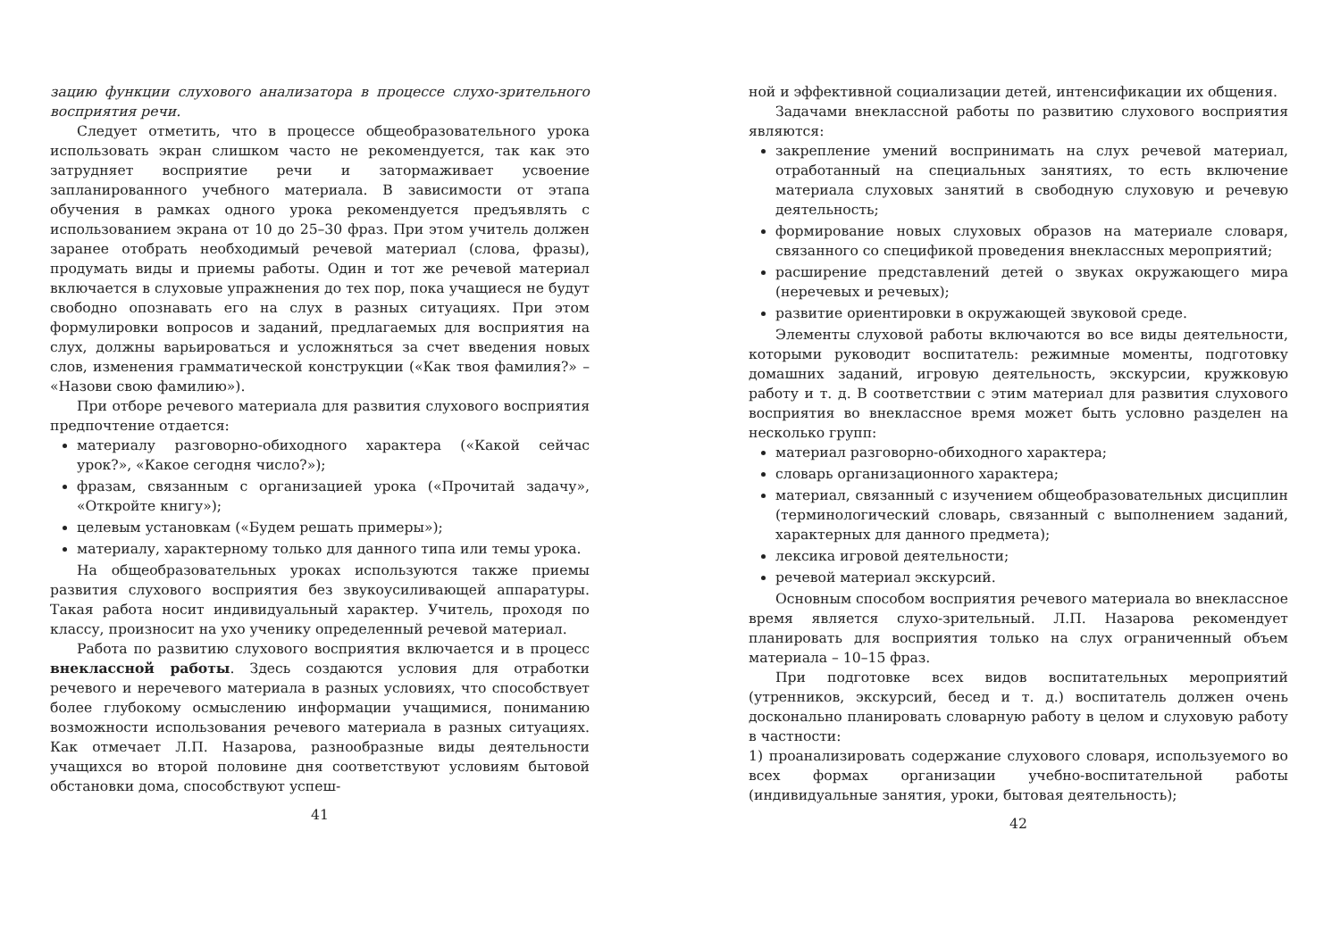зацию функции слухового анализатора в процессе слухо-зрительного восприятия речи.
Следует отметить, что в процессе общеобразовательного урока использовать экран слишком часто не рекомендуется, так как это затрудняет восприятие речи и затормаживает усвоение запланированного учебного материала. В зависимости от этапа обучения в рамках одного урока рекомендуется предъявлять с использованием экрана от 10 до 25–30 фраз. При этом учитель должен заранее отобрать необходимый речевой материал (слова, фразы), продумать виды и приемы работы. Один и тот же речевой материал включается в слуховые упражнения до тех пор, пока учащиеся не будут свободно опознавать его на слух в разных ситуациях. При этом формулировки вопросов и заданий, предлагаемых для восприятия на слух, должны варьироваться и усложняться за счет введения новых слов, изменения грамматической конструкции («Как твоя фамилия?» – «Назови свою фамилию»).
При отборе речевого материала для развития слухового восприятия предпочтение отдается:
материалу разговорно-обиходного характера («Какой сейчас урок?», «Какое сегодня число?»);
фразам, связанным с организацией урока («Прочитай задачу», «Откройте книгу»);
целевым установкам («Будем решать примеры»);
материалу, характерному только для данного типа или темы урока.
На общеобразовательных уроках используются также приемы развития слухового восприятия без звукоусиливающей аппаратуры. Такая работа носит индивидуальный характер. Учитель, проходя по классу, произносит на ухо ученику определенный речевой материал.
Работа по развитию слухового восприятия включается и в процесс внеклассной работы. Здесь создаются условия для отработки речевого и неречевого материала в разных условиях, что способствует более глубокому осмыслению информации учащимися, пониманию возможности использования речевого материала в разных ситуациях. Как отмечает Л.П. Назарова, разнообразные виды деятельности учащихся во второй половине дня соответствуют условиям бытовой обстановки дома, способствуют успеш-
41
ной и эффективной социализации детей, интенсификации их общения.
Задачами внеклассной работы по развитию слухового восприятия являются:
закрепление умений воспринимать на слух речевой материал, отработанный на специальных занятиях, то есть включение материала слуховых занятий в свободную слуховую и речевую деятельность;
формирование новых слуховых образов на материале словаря, связанного со спецификой проведения внеклассных мероприятий;
расширение представлений детей о звуках окружающего мира (неречевых и речевых);
развитие ориентировки в окружающей звуковой среде.
Элементы слуховой работы включаются во все виды деятельности, которыми руководит воспитатель: режимные моменты, подготовку домашних заданий, игровую деятельность, экскурсии, кружковую работу и т. д. В соответствии с этим материал для развития слухового восприятия во внеклассное время может быть условно разделен на несколько групп:
материал разговорно-обиходного характера;
словарь организационного характера;
материал, связанный с изучением общеобразовательных дисциплин (терминологический словарь, связанный с выполнением заданий, характерных для данного предмета);
лексика игровой деятельности;
речевой материал экскурсий.
Основным способом восприятия речевого материала во внеклассное время является слухо-зрительный. Л.П. Назарова рекомендует планировать для восприятия только на слух ограниченный объем материала – 10–15 фраз.
При подготовке всех видов воспитательных мероприятий (утренников, экскурсий, бесед и т. д.) воспитатель должен очень досконально планировать словарную работу в целом и слуховую работу в частности:
1) проанализировать содержание слухового словаря, используемого во всех формах организации учебно-воспитательной работы (индивидуальные занятия, уроки, бытовая деятельность);
42